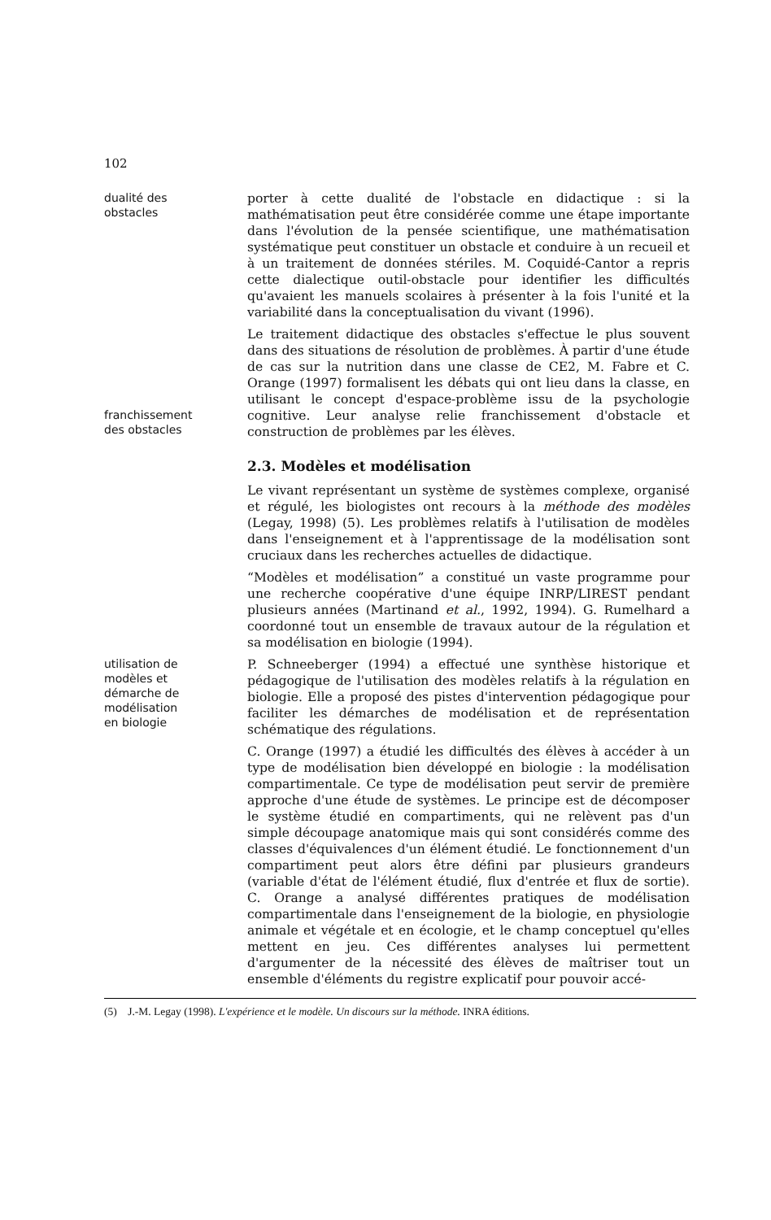102
dualité des
obstacles
porter à cette dualité de l'obstacle en didactique : si la mathématisation peut être considérée comme une étape importante dans l'évolution de la pensée scientifique, une mathématisation systématique peut constituer un obstacle et conduire à un recueil et à un traitement de données stériles. M. Coquidé-Cantor a repris cette dialectique outil-obstacle pour identifier les difficultés qu'avaient les manuels scolaires à présenter à la fois l'unité et la variabilité dans la conceptualisation du vivant (1996).
franchissement
des obstacles
Le traitement didactique des obstacles s'effectue le plus souvent dans des situations de résolution de problèmes. À partir d'une étude de cas sur la nutrition dans une classe de CE2, M. Fabre et C. Orange (1997) formalisent les débats qui ont lieu dans la classe, en utilisant le concept d'espace-problème issu de la psychologie cognitive. Leur analyse relie franchissement d'obstacle et construction de problèmes par les élèves.
2.3. Modèles et modélisation
Le vivant représentant un système de systèmes complexe, organisé et régulé, les biologistes ont recours à la méthode des modèles (Legay, 1998) (5). Les problèmes relatifs à l'utilisation de modèles dans l'enseignement et à l'apprentissage de la modélisation sont cruciaux dans les recherches actuelles de didactique.
“Modèles et modélisation” a constitué un vaste programme pour une recherche coopérative d'une équipe INRP/LIREST pendant plusieurs années (Martinand et al., 1992, 1994). G. Rumelhard a coordonné tout un ensemble de travaux autour de la régulation et sa modélisation en biologie (1994).
utilisation de
modèles et
démarche de
modélisation
en biologie
P. Schneeberger (1994) a effectué une synthèse historique et pédagogique de l'utilisation des modèles relatifs à la régulation en biologie. Elle a proposé des pistes d'intervention pédagogique pour faciliter les démarches de modélisation et de représentation schématique des régulations.
C. Orange (1997) a étudié les difficultés des élèves à accéder à un type de modélisation bien développé en biologie : la modélisation compartimentale. Ce type de modélisation peut servir de première approche d'une étude de systèmes. Le principe est de décomposer le système étudié en compartiments, qui ne relèvent pas d'un simple découpage anatomique mais qui sont considérés comme des classes d'équivalences d'un élément étudié. Le fonctionnement d'un compartiment peut alors être défini par plusieurs grandeurs (variable d'état de l'élément étudié, flux d'entrée et flux de sortie). C. Orange a analysé différentes pratiques de modélisation compartimentale dans l'enseignement de la biologie, en physiologie animale et végétale et en écologie, et le champ conceptuel qu'elles mettent en jeu. Ces différentes analyses lui permettent d'argumenter de la nécessité des élèves de maîtriser tout un ensemble d'éléments du registre explicatif pour pouvoir accé-
(5) J.-M. Legay (1998). L'expérience et le modèle. Un discours sur la méthode. INRA éditions.